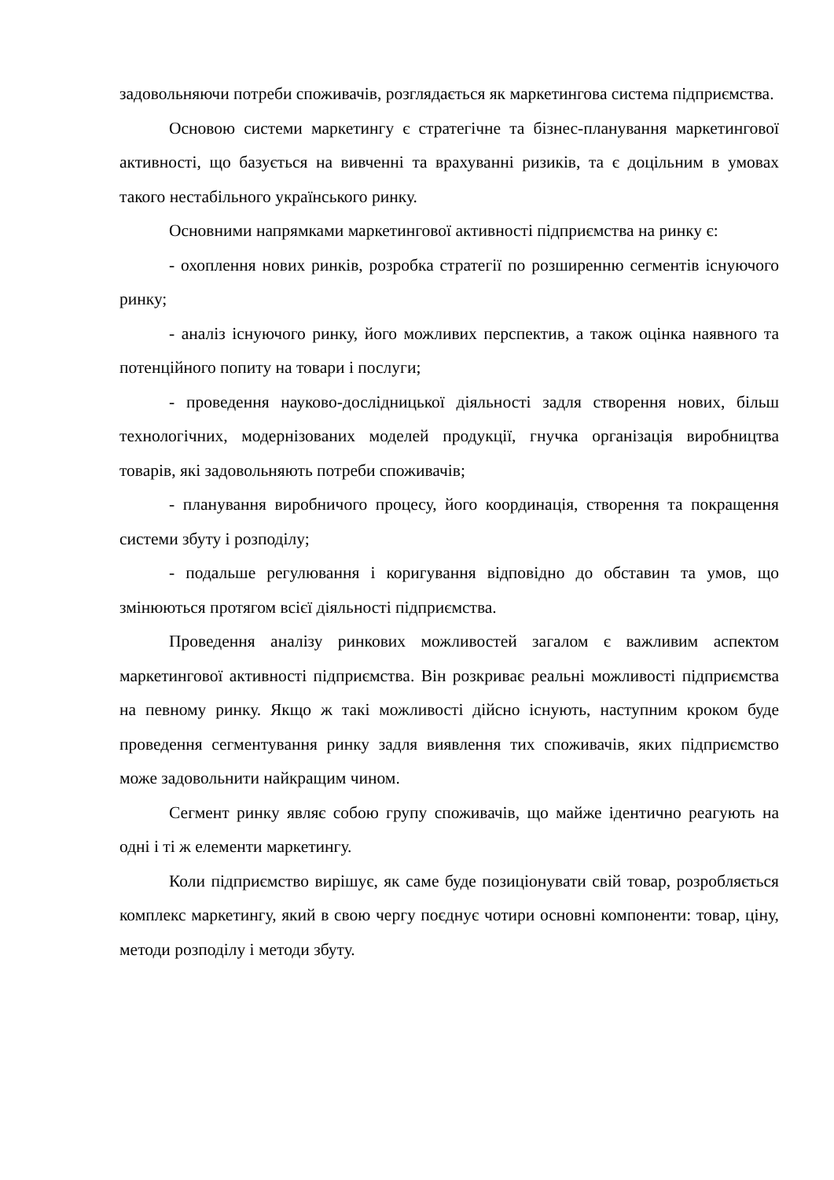задовольняючи потреби споживачів, розглядається як маркетингова система підприємства.
Основою системи маркетингу є стратегічне та бізнес-планування маркетингової активності, що базується на вивченні та врахуванні ризиків, та є доцільним в умовах такого нестабільного українського ринку.
Основними напрямками маркетингової активності підприємства на ринку є:
- охоплення нових ринків, розробка стратегії по розширенню сегментів існуючого ринку;
- аналіз існуючого ринку, його можливих перспектив, а також оцінка наявного та потенційного попиту на товари і послуги;
- проведення науково-дослідницької діяльності задля створення нових, більш технологічних, модернізованих моделей продукції, гнучка організація виробництва товарів, які задовольняють потреби споживачів;
- планування виробничого процесу, його координація, створення та покращення системи збуту і розподілу;
- подальше регулювання і коригування відповідно до обставин та умов, що змінюються протягом всієї діяльності підприємства.
Проведення аналізу ринкових можливостей загалом є важливим аспектом маркетингової активності підприємства. Він розкриває реальні можливості підприємства на певному ринку. Якщо ж такі можливості дійсно існують, наступним кроком буде проведення сегментування ринку задля виявлення тих споживачів, яких підприємство може задовольнити найкращим чином.
Сегмент ринку являє собою групу споживачів, що майже ідентично реагують на одні і ті ж елементи маркетингу.
Коли підприємство вирішує, як саме буде позиціонувати свій товар, розробляється комплекс маркетингу, який в свою чергу поєднує чотири основні компоненти: товар, ціну, методи розподілу і методи збуту.